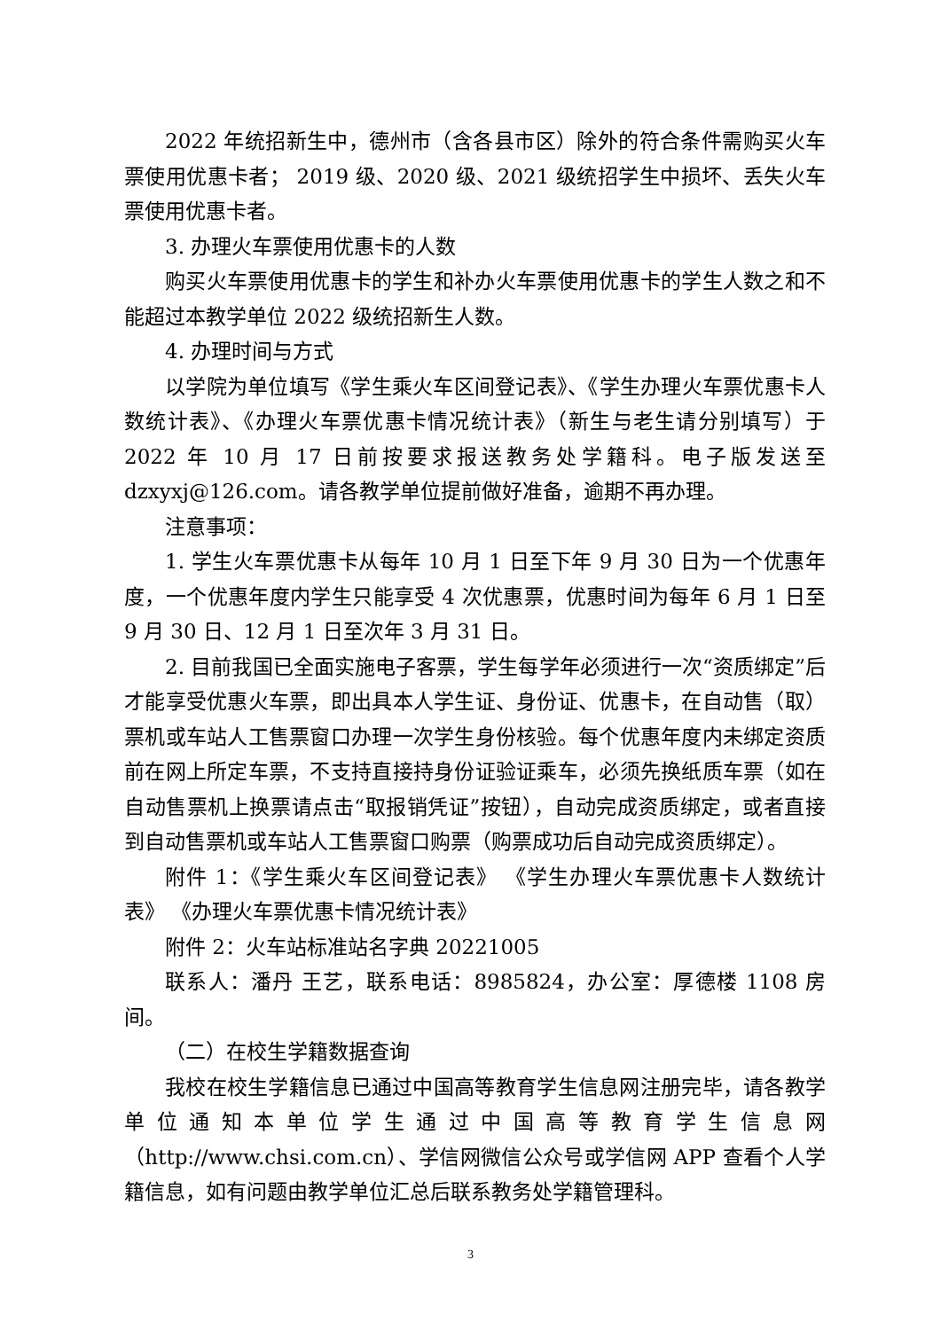2022 年统招新生中，德州市（含各县市区）除外的符合条件需购买火车票使用优惠卡者； 2019 级、2020 级、2021 级统招学生中损坏、丢失火车票使用优惠卡者。
3. 办理火车票使用优惠卡的人数
购买火车票使用优惠卡的学生和补办火车票使用优惠卡的学生人数之和不能超过本教学单位 2022 级统招新生人数。
4. 办理时间与方式
以学院为单位填写《学生乘火车区间登记表》、《学生办理火车票优惠卡人数统计表》、《办理火车票优惠卡情况统计表》（新生与老生请分别填写）于 2022 年 10 月 17 日前按要求报送教务处学籍科。电子版发送至 dzxyxj@126.com。请各教学单位提前做好准备，逾期不再办理。
注意事项：
1. 学生火车票优惠卡从每年 10 月 1 日至下年 9 月 30 日为一个优惠年度，一个优惠年度内学生只能享受 4 次优惠票，优惠时间为每年 6 月 1 日至 9 月 30 日、12 月 1 日至次年 3 月 31 日。
2. 目前我国已全面实施电子客票，学生每学年必须进行一次“资质绑定”后才能享受优惠火车票，即出具本人学生证、身份证、优惠卡，在自动售（取）票机或车站人工售票窗口办理一次学生身份核验。每个优惠年度内未绑定资质前在网上所定车票，不支持直接持身份证验证乘车，必须先换纸质车票（如在自动售票机上换票请点击“取报销凭证”按钮），自动完成资质绑定，或者直接到自动售票机或车站人工售票窗口购票（购票成功后自动完成资质绑定）。
附件 1：《学生乘火车区间登记表》 《学生办理火车票优惠卡人数统计表》 《办理火车票优惠卡情况统计表》
附件 2：火车站标准站名字典 20221005
联系人：潘丹 王艺，联系电话：8985824，办公室：厚德楼 1108 房间。
（二）在校生学籍数据查询
我校在校生学籍信息已通过中国高等教育学生信息网注册完毕，请各教学单位通知本单位学生通过中国高等教育学生信息网（http://www.chsi.com.cn）、学信网微信公众号或学信网 APP 查看个人学籍信息，如有问题由教学单位汇总后联系教务处学籍管理科。
3